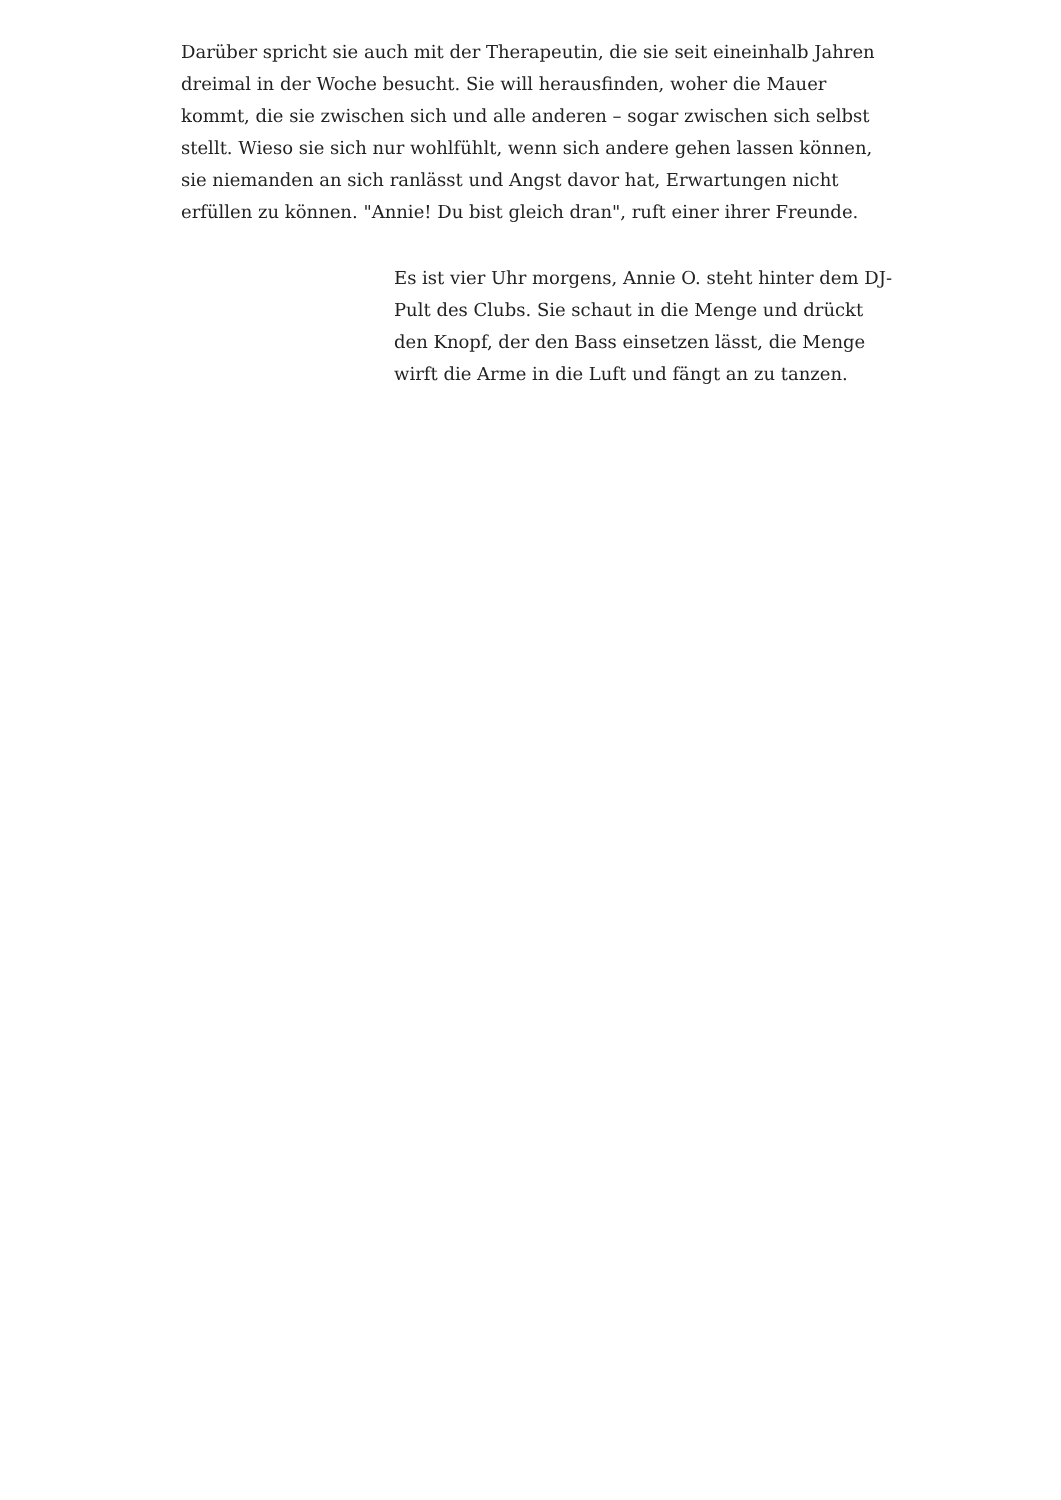Darüber spricht sie auch mit der Therapeutin, die sie seit eineinhalb Jahren dreimal in der Woche besucht. Sie will herausfinden, woher die Mauer kommt, die sie zwischen sich und alle anderen – sogar zwischen sich selbst stellt. Wieso sie sich nur wohlfühlt, wenn sich andere gehen lassen können, sie niemanden an sich ranlässt und Angst davor hat, Erwartungen nicht erfüllen zu können. "Annie! Du bist gleich dran", ruft einer ihrer Freunde.
Es ist vier Uhr morgens, Annie O. steht hinter dem DJ-Pult des Clubs. Sie schaut in die Menge und drückt den Knopf, der den Bass einsetzen lässt, die Menge wirft die Arme in die Luft und fängt an zu tanzen.